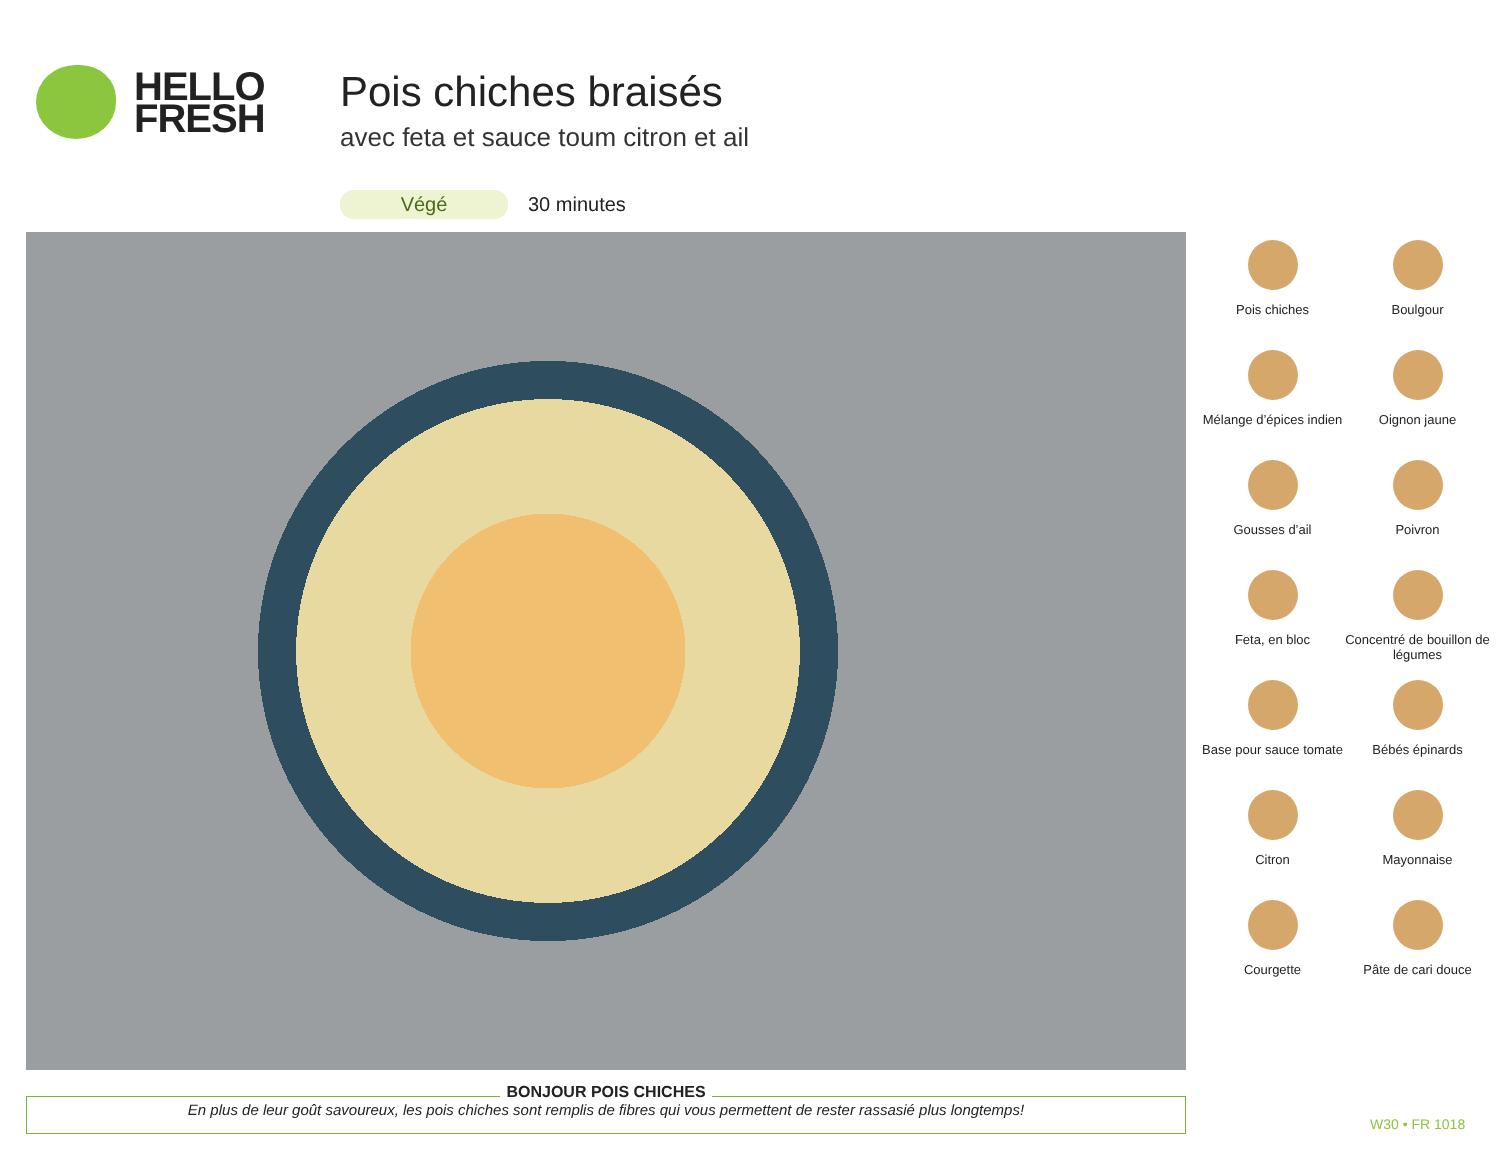HELLO
FRESH
Pois chiches braisés
avec feta et sauce toum citron et ail
Végé 30 minutes
Pois chiches
Boulgour
Mélange d’épices indien
Oignon jaune
Gousses d’ail
Poivron
Feta, en bloc
Concentré de bouillon de légumes
Base pour sauce tomate
Bébés épinards
Citron
Mayonnaise
Courgette
Pâte de cari douce
BONJOUR POIS CHICHES
En plus de leur goût savoureux, les pois chiches sont remplis de fibres qui vous permettent de rester rassasié plus longtemps!
W30 • FR 1018